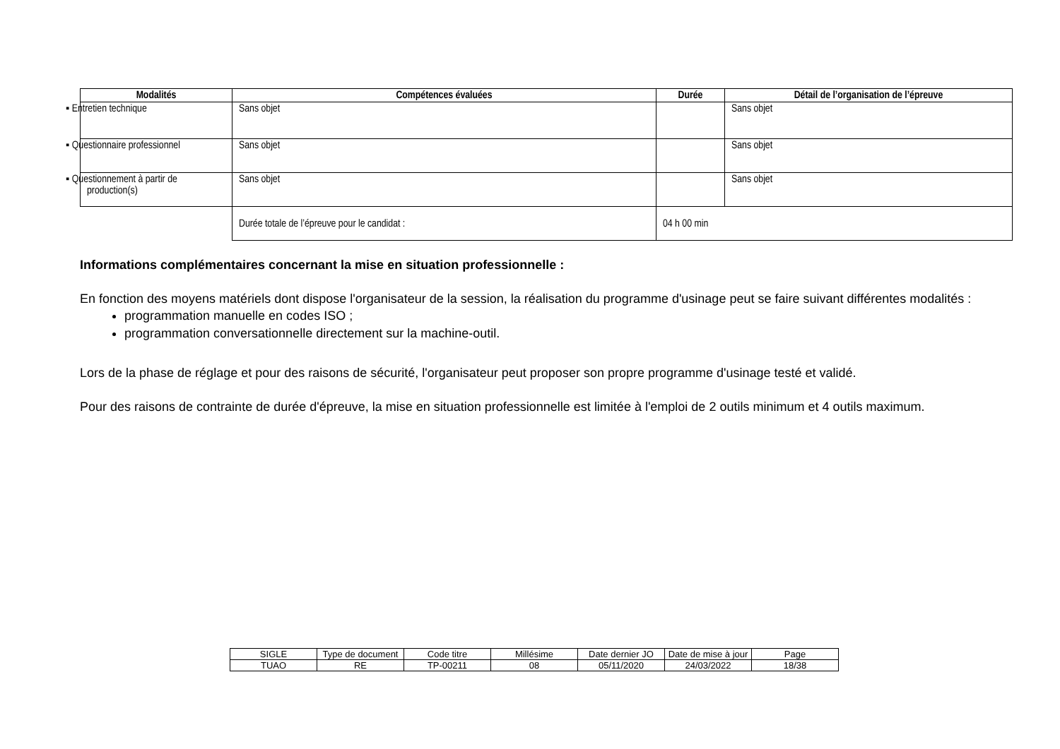| Modalités | Compétences évaluées | Durée | Détail de l’organisation de l’épreuve |
| --- | --- | --- | --- |
| ▪ Entretien technique | Sans objet | | Sans objet |
| ▪ Questionnaire professionnel | Sans objet | | Sans objet |
| ▪ Questionnement à partir de production(s) | Sans objet | | Sans objet |
| | Durée totale de l’épreuve pour le candidat : | 04 h 00 min | |
Informations complémentaires concernant la mise en situation professionnelle :
En fonction des moyens matériels dont dispose l'organisateur de la session, la réalisation du programme d'usinage peut se faire suivant différentes modalités :
programmation manuelle en codes ISO ;
programmation conversationnelle directement sur la machine-outil.
Lors de la phase de réglage et pour des raisons de sécurité, l'organisateur peut proposer son propre programme d'usinage testé et validé.
Pour des raisons de contrainte de durée d'épreuve, la mise en situation professionnelle est limitée à l'emploi de 2 outils minimum et 4 outils maximum.
| SIGLE | Type de document | Code titre | Millésime | Date dernier JO | Date de mise à jour | Page |
| TUAO | RE | TP-00211 | 08 | 05/11/2020 | 24/03/2022 | 18/38 |